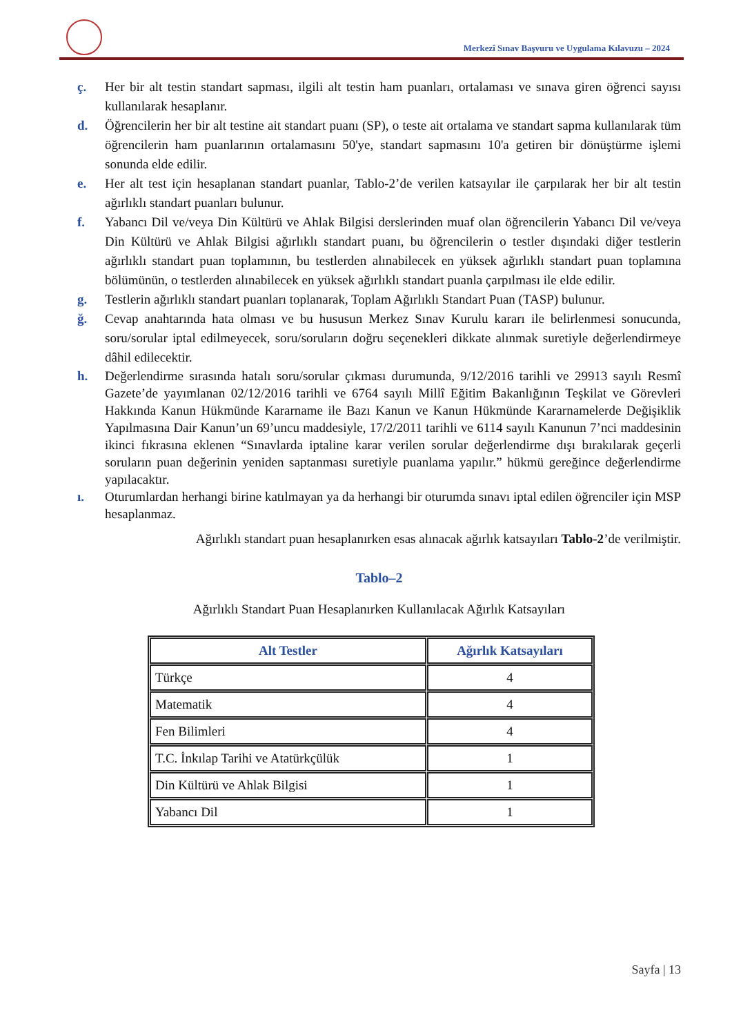Merkezî Sınav Başvuru ve Uygulama Kılavuzu – 2024
ç. Her bir alt testin standart sapması, ilgili alt testin ham puanları, ortalaması ve sınava giren öğrenci sayısı kullanılarak hesaplanır.
d. Öğrencilerin her bir alt testine ait standart puanı (SP), o teste ait ortalama ve standart sapma kullanılarak tüm öğrencilerin ham puanlarının ortalamasını 50'ye, standart sapmasını 10'a getiren bir dönüştürme işlemi sonunda elde edilir.
e. Her alt test için hesaplanan standart puanlar, Tablo-2’de verilen katsayılar ile çarpılarak her bir alt testin ağırlıklı standart puanları bulunur.
f. Yabancı Dil ve/veya Din Kültürü ve Ahlak Bilgisi derslerinden muaf olan öğrencilerin Yabancı Dil ve/veya Din Kültürü ve Ahlak Bilgisi ağırlıklı standart puanı, bu öğrencilerin o testler dışındaki diğer testlerin ağırlıklı standart puan toplamının, bu testlerden alınabilecek en yüksek ağırlıklı standart puan toplamına bölümünün, o testlerden alınabilecek en yüksek ağırlıklı standart puanla çarpılması ile elde edilir.
g. Testlerin ağırlıklı standart puanları toplanarak, Toplam Ağırlıklı Standart Puan (TASP) bulunur.
ğ. Cevap anahtarında hata olması ve bu hususun Merkez Sınav Kurulu kararı ile belirlenmesi sonucunda, soru/sorular iptal edilmeyecek, soru/soruların doğru seçenekleri dikkate alınmak suretiyle değerlendirmeye dâhil edilecektir.
h. Değerlendirme sırasında hatalı soru/sorular çıkması durumunda, 9/12/2016 tarihli ve 29913 sayılı Resmî Gazete’de yayımlanan 02/12/2016 tarihli ve 6764 sayılı Millî Eğitim Bakanlığının Teşkilat ve Görevleri Hakkında Kanun Hükmünde Kararname ile Bazı Kanun ve Kanun Hükmünde Kararnamelerde Değişiklik Yapılmasına Dair Kanun’un 69’uncu maddesiyle, 17/2/2011 tarihli ve 6114 sayılı Kanunun 7’nci maddesinin ikinci fıkrasına eklenen “Sınavlarda iptaline karar verilen sorular değerlendirme dışı bırakılarak geçerli soruların puan değerinin yeniden saptanması suretiyle puanlama yapılır.” hükmü gereğince değerlendirme yapılacaktır.
ı. Oturumlardan herhangi birine katılmayan ya da herhangi bir oturumda sınavı iptal edilen öğrenciler için MSP hesaplanmaz.
Ağırlıklı standart puan hesaplanırken esas alınacak ağırlık katsayıları Tablo-2’de verilmiştir.
Tablo–2
Ağırlıklı Standart Puan Hesaplanırken Kullanılacak Ağırlık Katsayıları
| Alt Testler | Ağırlık Katsayıları |
| --- | --- |
| Türkçe | 4 |
| Matematik | 4 |
| Fen Bilimleri | 4 |
| T.C. İnkılap Tarihi ve Atatürkçülük | 1 |
| Din Kültürü ve Ahlak Bilgisi | 1 |
| Yabancı Dil | 1 |
Sayfa | 13